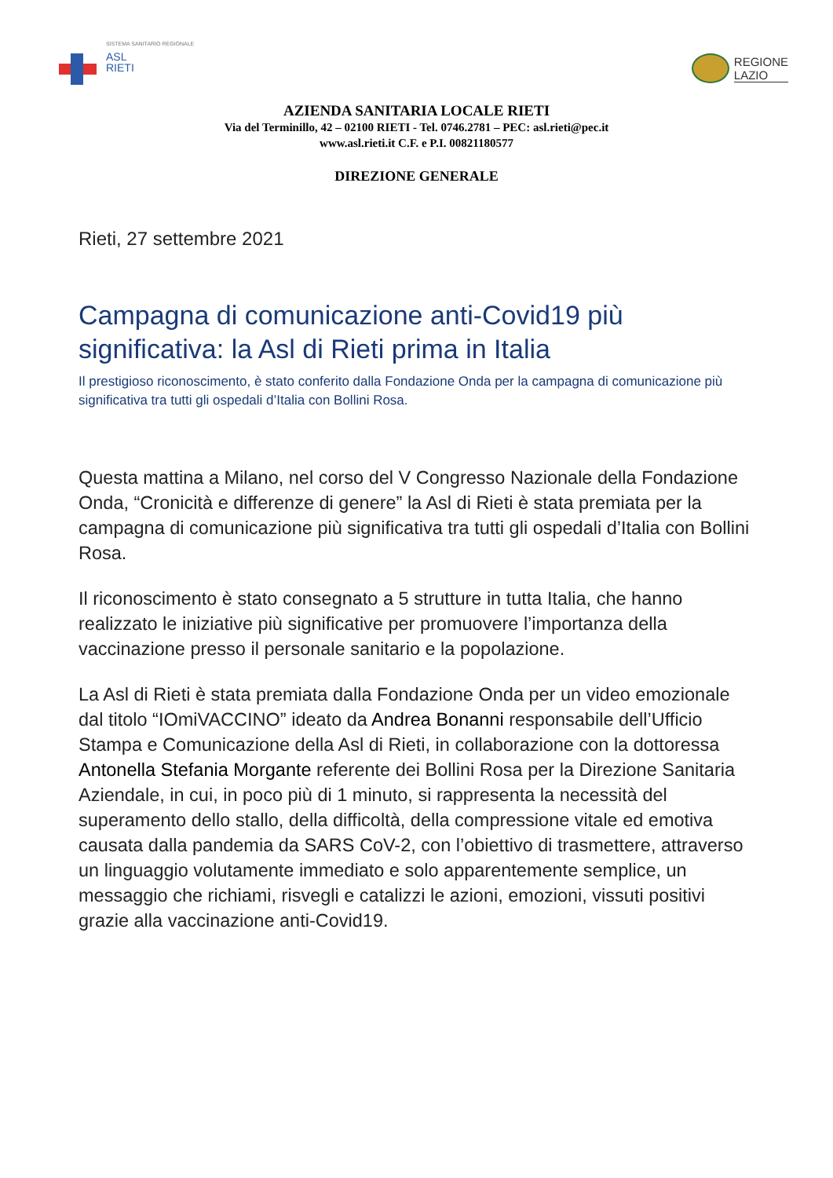SISTEMA SANITARIO REGIONALE
ASL
RIETI
REGIONE
LAZIO
AZIENDA SANITARIA LOCALE RIETI
Via del Terminillo, 42 – 02100 RIETI - Tel. 0746.2781 – PEC: asl.rieti@pec.it
www.asl.rieti.it C.F. e P.I. 00821180577
DIREZIONE GENERALE
Rieti, 27 settembre 2021
Campagna di comunicazione anti-Covid19 più significativa: la Asl di Rieti prima in Italia
Il prestigioso riconoscimento, è stato conferito dalla Fondazione Onda per la campagna di comunicazione più significativa tra tutti gli ospedali d’Italia con Bollini Rosa.
Questa mattina a Milano, nel corso del V Congresso Nazionale della Fondazione Onda, “Cronicità e differenze di genere” la Asl di Rieti è stata premiata per la campagna di comunicazione più significativa tra tutti gli ospedali d’Italia con Bollini Rosa.
Il riconoscimento è stato consegnato a 5 strutture in tutta Italia, che hanno realizzato le iniziative più significative per promuovere l’importanza della vaccinazione presso il personale sanitario e la popolazione.
La Asl di Rieti è stata premiata dalla Fondazione Onda per un video emozionale dal titolo “IOmiVACCINO” ideato da Andrea Bonanni responsabile dell’Ufficio Stampa e Comunicazione della Asl di Rieti, in collaborazione con la dottoressa Antonella Stefania Morgante referente dei Bollini Rosa per la Direzione Sanitaria Aziendale, in cui, in poco più di 1 minuto, si rappresenta la necessità del superamento dello stallo, della difficoltà, della compressione vitale ed emotiva causata dalla pandemia da SARS CoV-2, con l’obiettivo di trasmettere, attraverso un linguaggio volutamente immediato e solo apparentemente semplice, un messaggio che richiami, risvegli e catalizzi le azioni, emozioni, vissuti positivi grazie alla vaccinazione anti-Covid19.